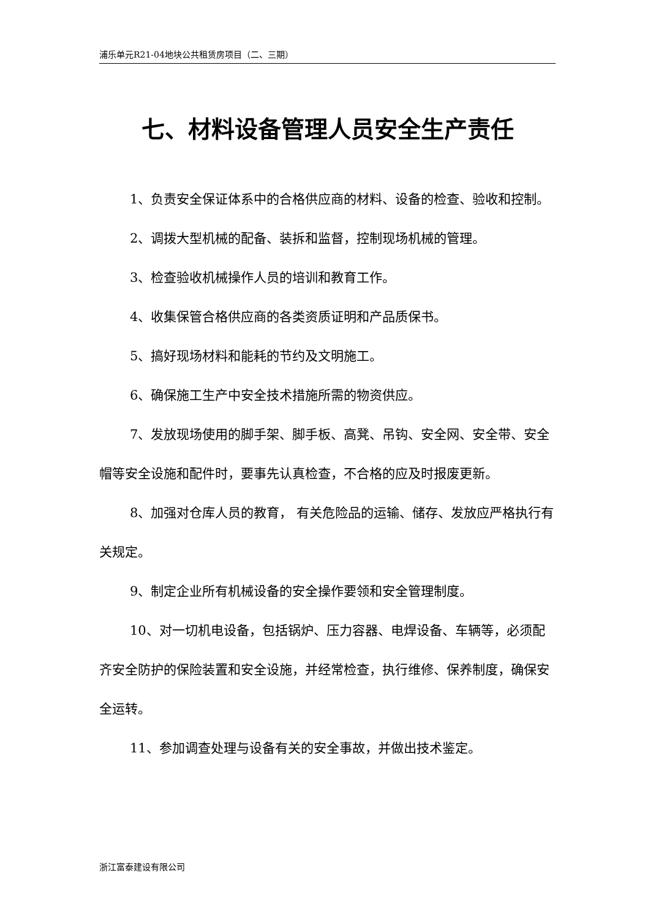浦乐单元R21-04地块公共租赁房项目（二、三期）
七、材料设备管理人员安全生产责任
1、负责安全保证体系中的合格供应商的材料、设备的检查、验收和控制。
2、调拨大型机械的配备、装拆和监督，控制现场机械的管理。
3、检查验收机械操作人员的培训和教育工作。
4、收集保管合格供应商的各类资质证明和产品质保书。
5、搞好现场材料和能耗的节约及文明施工。
6、确保施工生产中安全技术措施所需的物资供应。
7、发放现场使用的脚手架、脚手板、高凳、吊钩、安全网、安全带、安全帽等安全设施和配件时，要事先认真检查，不合格的应及时报废更新。
8、加强对仓库人员的教育， 有关危险品的运输、储存、发放应严格执行有关规定。
9、制定企业所有机械设备的安全操作要领和安全管理制度。
10、对一切机电设备，包括锅炉、压力容器、电焊设备、车辆等，必须配齐安全防护的保险装置和安全设施，并经常检查，执行维修、保养制度，确保安全运转。
11、参加调查处理与设备有关的安全事故，并做出技术鉴定。
浙江富泰建设有限公司